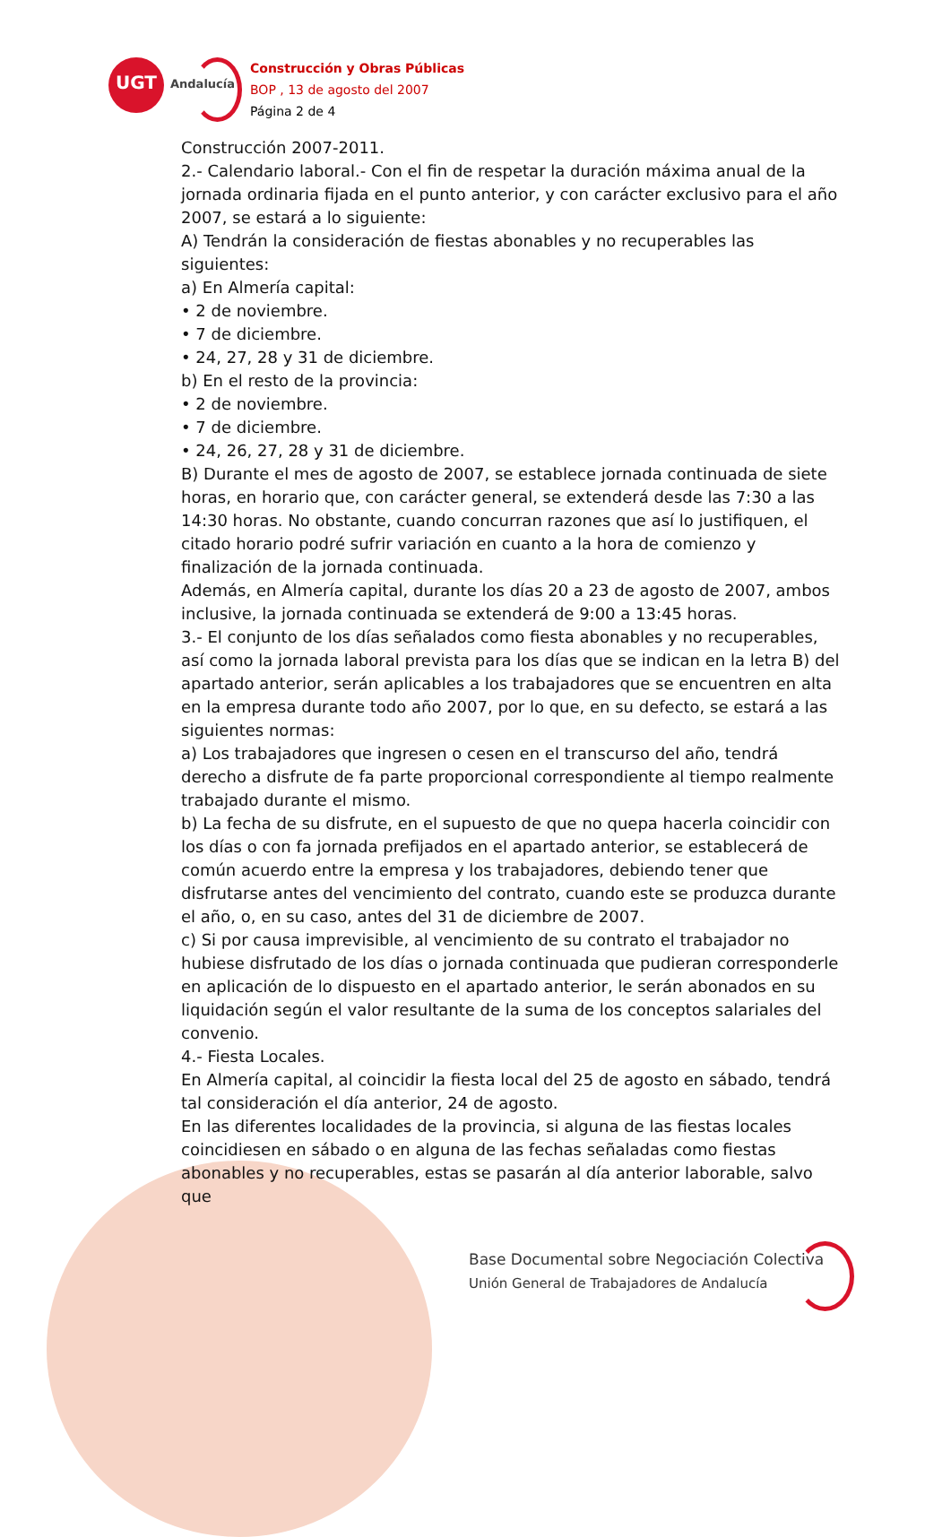UGT
Andalucía
Construcción y Obras Públicas
BOP , 13 de agosto del 2007
Página 2 de 4
Construcción 2007-2011.
2.- Calendario laboral.- Con el fin de respetar la duración máxima anual de la jornada ordinaria fijada en el punto anterior, y con carácter exclusivo para el año 2007, se estará a lo siguiente:
A) Tendrán la consideración de fiestas abonables y no recuperables las siguientes:
a) En Almería capital:
• 2 de noviembre.
• 7 de diciembre.
• 24, 27, 28 y 31 de diciembre.
b) En el resto de la provincia:
• 2 de noviembre.
• 7 de diciembre.
• 24, 26, 27, 28 y 31 de diciembre.
B) Durante el mes de agosto de 2007, se establece jornada continuada de siete horas, en horario que, con carácter general, se extenderá desde las 7:30 a las 14:30 horas. No obstante, cuando concurran razones que así lo justifiquen, el citado horario podré sufrir variación en cuanto a la hora de comienzo y finalización de la jornada continuada.
Además, en Almería capital, durante los días 20 a 23 de agosto de 2007, ambos inclusive, la jornada continuada se extenderá de 9:00 a 13:45 horas.
3.- El conjunto de los días señalados como fiesta abonables y no recuperables, así como la jornada laboral prevista para los días que se indican en la letra B) del apartado anterior, serán aplicables a los trabajadores que se encuentren en alta en la empresa durante todo año 2007, por lo que, en su defecto, se estará a las siguientes normas:
a) Los trabajadores que ingresen o cesen en el transcurso del año, tendrá derecho a disfrute de fa parte proporcional correspondiente al tiempo realmente trabajado durante el mismo.
b) La fecha de su disfrute, en el supuesto de que no quepa hacerla coincidir con los días o con fa jornada prefijados en el apartado anterior, se establecerá de común acuerdo entre la empresa y los trabajadores, debiendo tener que disfrutarse antes del vencimiento del contrato, cuando este se produzca durante el año, o, en su caso, antes del 31 de diciembre de 2007.
c) Si por causa imprevisible, al vencimiento de su contrato el trabajador no hubiese disfrutado de los días o jornada continuada que pudieran corresponderle en aplicación de lo dispuesto en el apartado anterior, le serán abonados en su liquidación según el valor resultante de la suma de los conceptos salariales del convenio.
4.- Fiesta Locales.
En Almería capital, al coincidir la fiesta local del 25 de agosto en sábado, tendrá tal consideración el día anterior, 24 de agosto.
En las diferentes localidades de la provincia, si alguna de las fiestas locales coincidiesen en sábado o en alguna de las fechas señaladas como fiestas abonables y no recuperables, estas se pasarán al día anterior laborable, salvo que
Base Documental sobre Negociación Colectiva
Unión General de Trabajadores de Andalucía